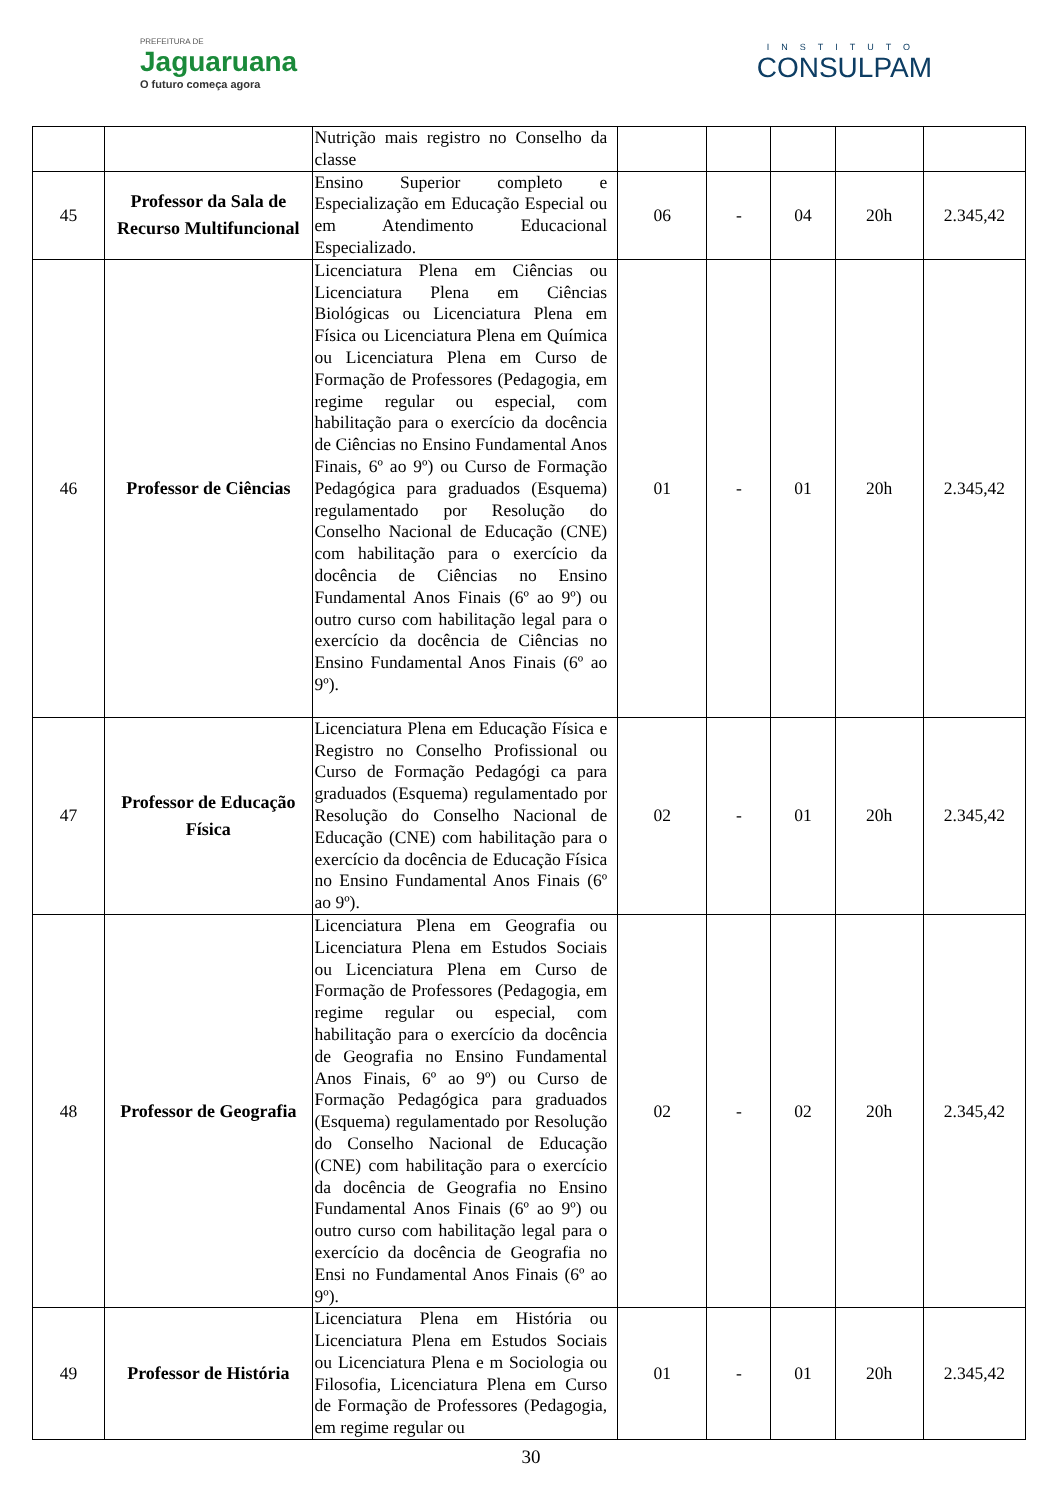PREFEITURA DE
Jaguaruana
O futuro começa agora
INSTITUTO
CONSULPAM
| | | Nutrição mais registro no Conselho da classe | | | | | |
| 45 | Professor da Sala de Recurso Multifuncional | Ensino Superior completo e Especialização em Educação Especial ou em Atendimento Educacional Especializado. | 06 | - | 04 | 20h | 2.345,42 |
| 46 | Professor de Ciências | Licenciatura Plena em Ciências ou Licenciatura Plena em Ciências Biológicas ou Licenciatura Plena em Física ou Licenciatura Plena em Química ou Licenciatura Plena em Curso de Formação de Professores (Pedagogia, em regime regular ou especial, com habilitação para o exercício da docência de Ciências no Ensino Fundamental Anos Finais, 6º ao 9º) ou Curso de Formação Pedagógica para graduados (Esquema) regulamentado por Resolução do Conselho Nacional de Educação (CNE) com habilitação para o exercício da docência de Ciências no Ensino Fundamental Anos Finais (6º ao 9º) ou outro curso com habilitação legal para o exercício da docência de Ciências no Ensino Fundamental Anos Finais (6º ao 9º). | 01 | - | 01 | 20h | 2.345,42 |
| 47 | Professor de Educação Física | Licenciatura Plena em Educação Física e Registro no Conselho Profissional ou Curso de Formação Pedagógi ca para graduados (Esquema) regulamentado por Resolução do Conselho Nacional de Educação (CNE) com habilitação para o exercício da docência de Educação Física no Ensino Fundamental Anos Finais (6º ao 9º). | 02 | - | 01 | 20h | 2.345,42 |
| 48 | Professor de Geografia | Licenciatura Plena em Geografia ou Licenciatura Plena em Estudos Sociais ou Licenciatura Plena em Curso de Formação de Professores (Pedagogia, em regime regular ou especial, com habilitação para o exercício da docência de Geografia no Ensino Fundamental Anos Finais, 6º ao 9º) ou Curso de Formação Pedagógica para graduados (Esquema) regulamentado por Resolução do Conselho Nacional de Educação (CNE) com habilitação para o exercício da docência de Geografia no Ensino Fundamental Anos Finais (6º ao 9º) ou outro curso com habilitação legal para o exercício da docência de Geografia no Ensi no Fundamental Anos Finais (6º ao 9º). | 02 | - | 02 | 20h | 2.345,42 |
| 49 | Professor de História | Licenciatura Plena em História ou Licenciatura Plena em Estudos Sociais ou Licenciatura Plena e m Sociologia ou Filosofia, Licenciatura Plena em Curso de Formação de Professores (Pedagogia, em regime regular ou | 01 | - | 01 | 20h | 2.345,42 |
30